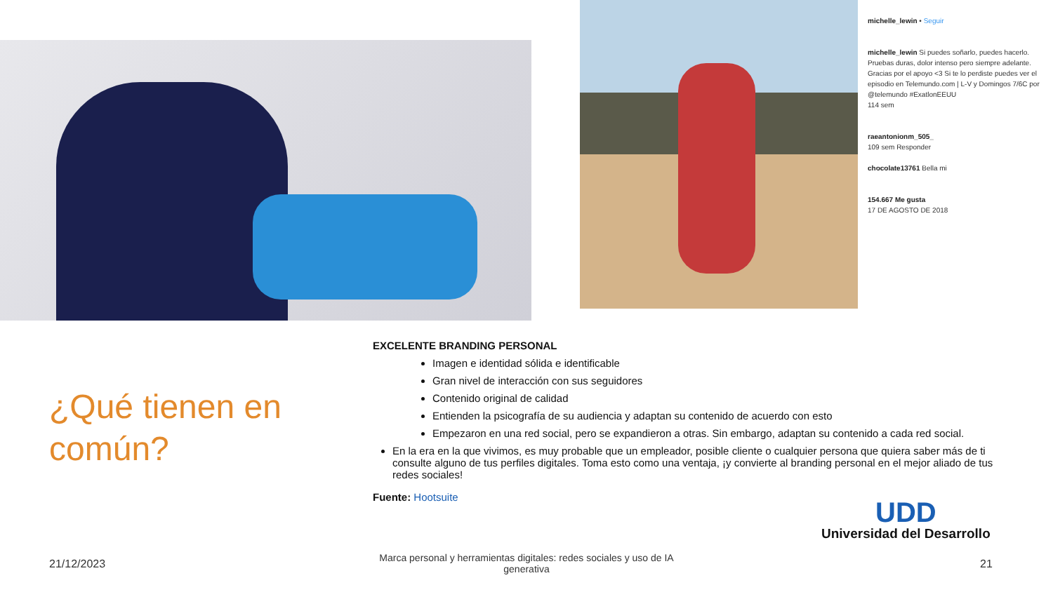michelle_lewin • Seguir
michelle_lewin Si puedes soñarlo, puedes hacerlo. Pruebas duras, dolor intenso pero siempre adelante. Gracias por el apoyo <3 Si te lo perdiste puedes ver el episodio en Telemundo.com | L-V y Domingos 7/6C por @telemundo #ExatlonEEUU
114 sem
raeantonionm_505_
109 sem Responder
chocolate13761 Bella mi
154.667 Me gusta
17 DE AGOSTO DE 2018
¿Qué tienen en común?
EXCELENTE BRANDING PERSONAL
Imagen e identidad sólida e identificable
Gran nivel de interacción con sus seguidores
Contenido original de calidad
Entienden la psicografía de su audiencia y adaptan su contenido de acuerdo con esto
Empezaron en una red social, pero se expandieron a otras. Sin embargo, adaptan su contenido a cada red social.
En la era en la que vivimos, es muy probable que un empleador, posible cliente o cualquier persona que quiera saber más de ti consulte alguno de tus perfiles digitales. Toma esto como una ventaja, ¡y convierte al branding personal en el mejor aliado de tus redes sociales!
Fuente: Hootsuite
UDD
Universidad del Desarrollo
21/12/2023
Marca personal y herramientas digitales: redes sociales y uso de IA generativa
21